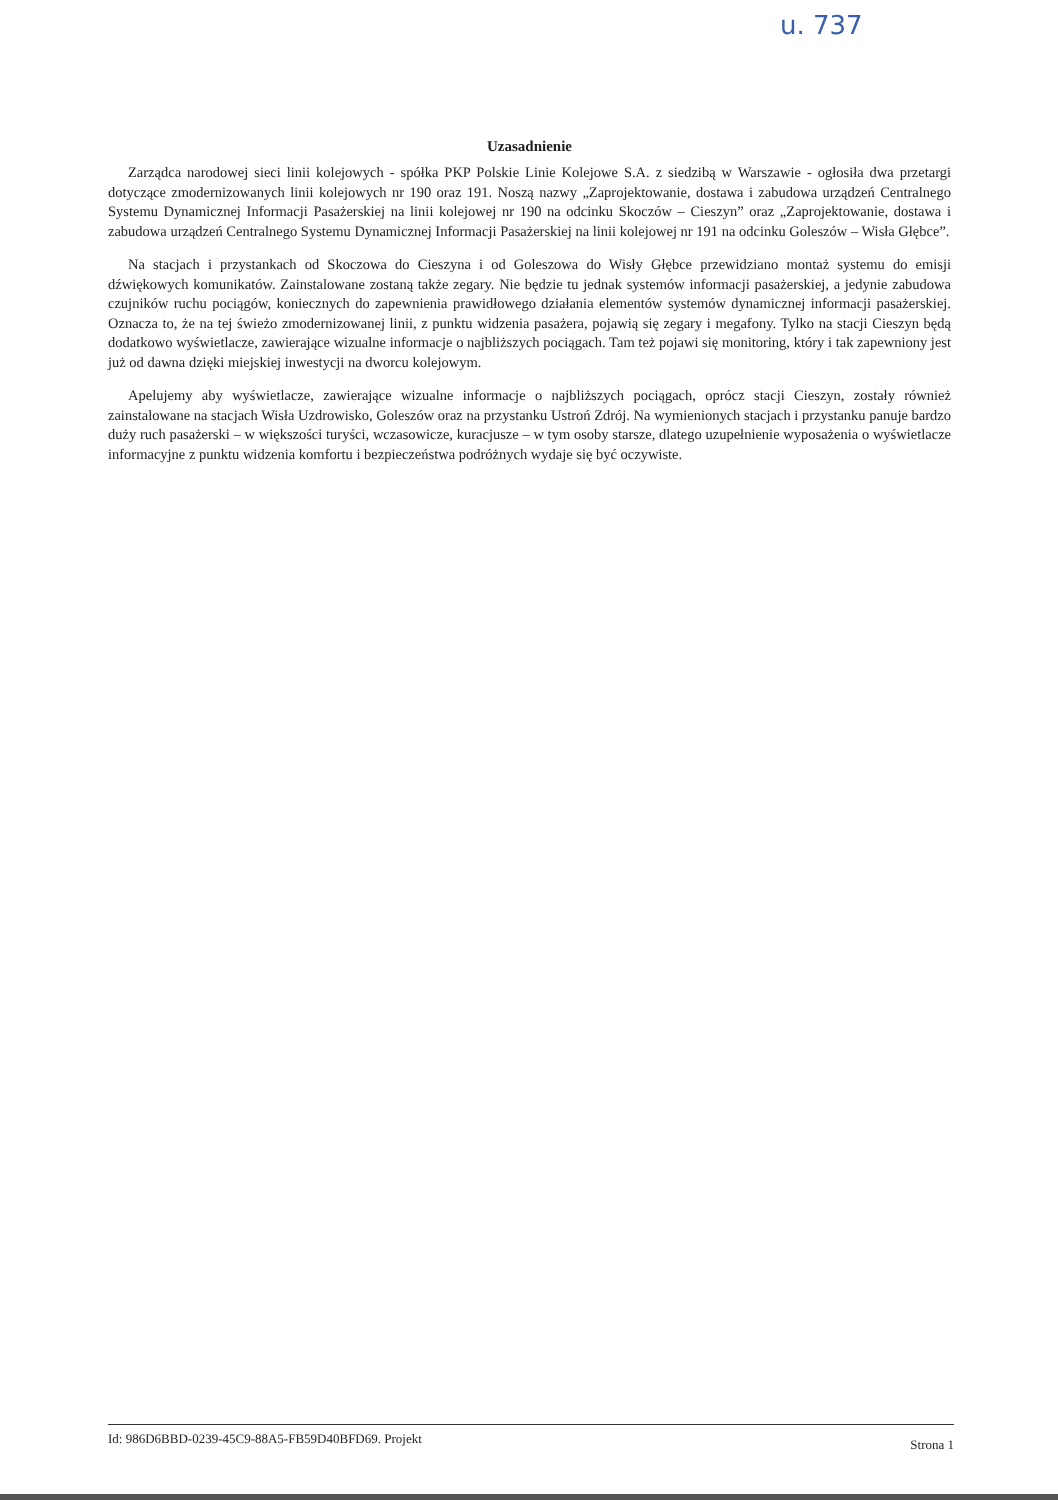u. 737
Uzasadnienie
Zarządca narodowej sieci linii kolejowych - spółka PKP Polskie Linie Kolejowe S.A. z siedzibą w Warszawie - ogłosiła dwa przetargi dotyczące zmodernizowanych linii kolejowych nr 190 oraz 191. Noszą nazwy „Zaprojektowanie, dostawa i zabudowa urządzeń Centralnego Systemu Dynamicznej Informacji Pasażerskiej na linii kolejowej nr 190 na odcinku Skoczów – Cieszyn” oraz „Zaprojektowanie, dostawa i zabudowa urządzeń Centralnego Systemu Dynamicznej Informacji Pasażerskiej na linii kolejowej nr 191 na odcinku Goleszów – Wisła Głębce”.
Na stacjach i przystankach od Skoczowa do Cieszyna i od Goleszowa do Wisły Głębce przewidziano montaż systemu do emisji dźwiękowych komunikatów. Zainstalowane zostaną także zegary. Nie będzie tu jednak systemów informacji pasażerskiej, a jedynie zabudowa czujników ruchu pociągów, koniecznych do zapewnienia prawidłowego działania elementów systemów dynamicznej informacji pasażerskiej. Oznacza to, że na tej świeżo zmodernizowanej linii, z punktu widzenia pasażera, pojawią się zegary i megafony. Tylko na stacji Cieszyn będą dodatkowo wyświetlacze, zawierające wizualne informacje o najbliższych pociągach. Tam też pojawi się monitoring, który i tak zapewniony jest już od dawna dzięki miejskiej inwestycji na dworcu kolejowym.
Apelujemy aby wyświetlacze, zawierające wizualne informacje o najbliższych pociągach, oprócz stacji Cieszyn, zostały również zainstalowane na stacjach Wisła Uzdrowisko, Goleszów oraz na przystanku Ustroń Zdrój. Na wymienionych stacjach i przystanku panuje bardzo duży ruch pasażerski – w większości turyści, wczasowicze, kuracjusze – w tym osoby starsze, dlatego uzupełnienie wyposażenia o wyświetlacze informacyjne z punktu widzenia komfortu i bezpieczeństwa podróżnych wydaje się być oczywiste.
Id: 986D6BBD-0239-45C9-88A5-FB59D40BFD69. Projekt Strona 1